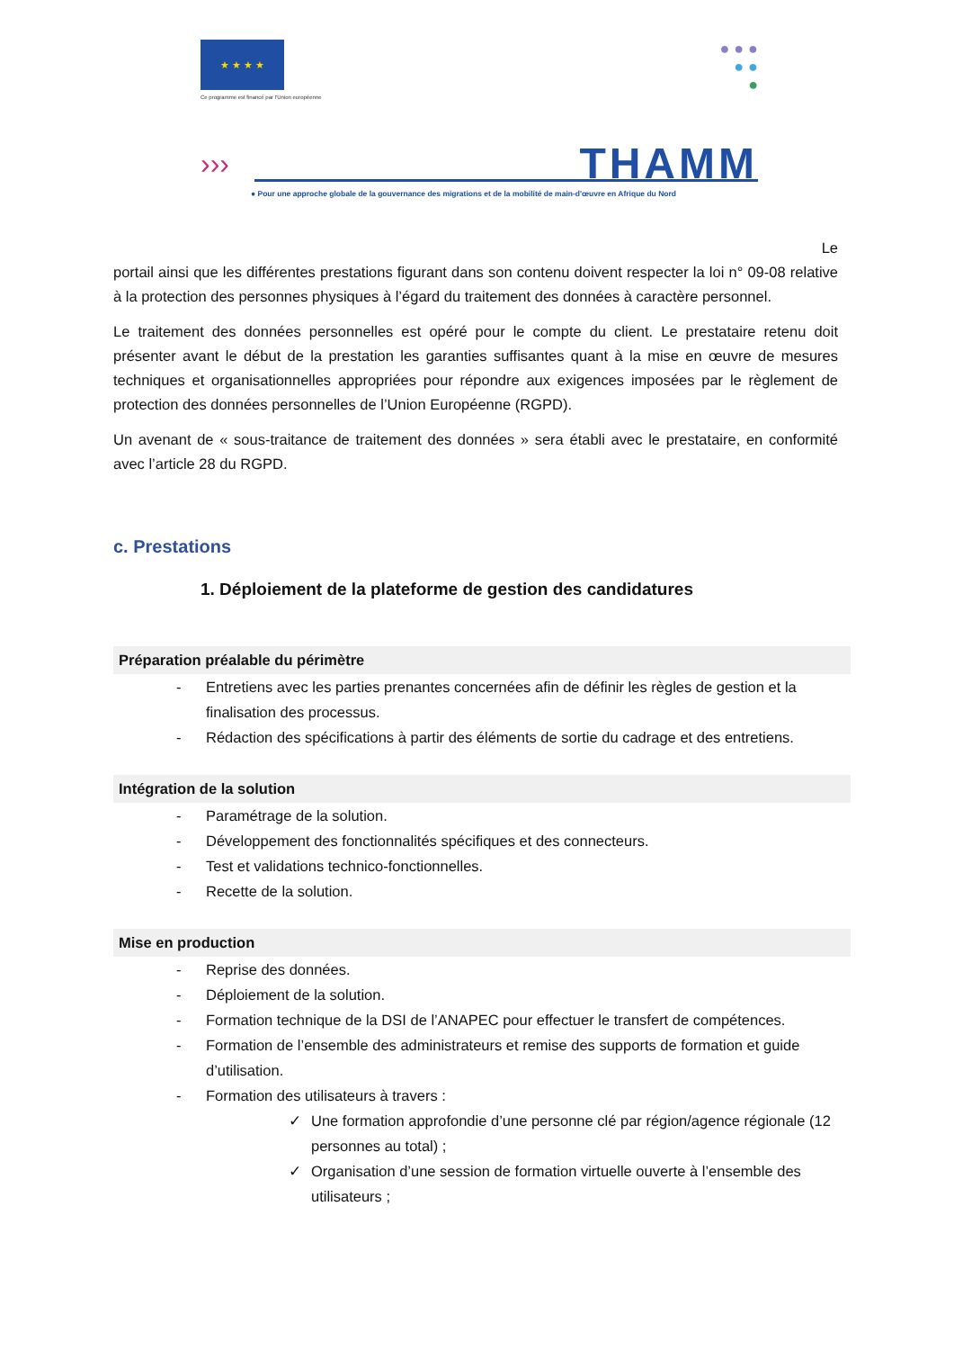★ ★ ★ ★
Ce programme est financé par l'Union européenne
● ● ●
● ●
●
››› THAMM
● Pour une approche globale de la gouvernance des migrations et de la mobilité de main-d'œuvre en Afrique du Nord
Le
portail ainsi que les différentes prestations figurant dans son contenu doivent respecter la loi n° 09-08 relative à la protection des personnes physiques à l’égard du traitement des données à caractère personnel.
Le traitement des données personnelles est opéré pour le compte du client. Le prestataire retenu doit présenter avant le début de la prestation les garanties suffisantes quant à la mise en œuvre de mesures techniques et organisationnelles appropriées pour répondre aux exigences imposées par le règlement de protection des données personnelles de l’Union Européenne (RGPD).
Un avenant de « sous-traitance de traitement des données » sera établi avec le prestataire, en conformité avec l’article 28 du RGPD.
c. Prestations
1. Déploiement de la plateforme de gestion des candidatures
Préparation préalable du périmètre
- Entretiens avec les parties prenantes concernées afin de définir les règles de gestion et la finalisation des processus.
- Rédaction des spécifications à partir des éléments de sortie du cadrage et des entretiens.
Intégration de la solution
- Paramétrage de la solution.
- Développement des fonctionnalités spécifiques et des connecteurs.
- Test et validations technico-fonctionnelles.
- Recette de la solution.
Mise en production
- Reprise des données.
- Déploiement de la solution.
- Formation technique de la DSI de l’ANAPEC pour effectuer le transfert de compétences.
- Formation de l’ensemble des administrateurs et remise des supports de formation et guide d’utilisation.
- Formation des utilisateurs à travers :
✓ Une formation approfondie d’une personne clé par région/agence régionale (12 personnes au total) ;
✓ Organisation d’une session de formation virtuelle ouverte à l’ensemble des utilisateurs ;